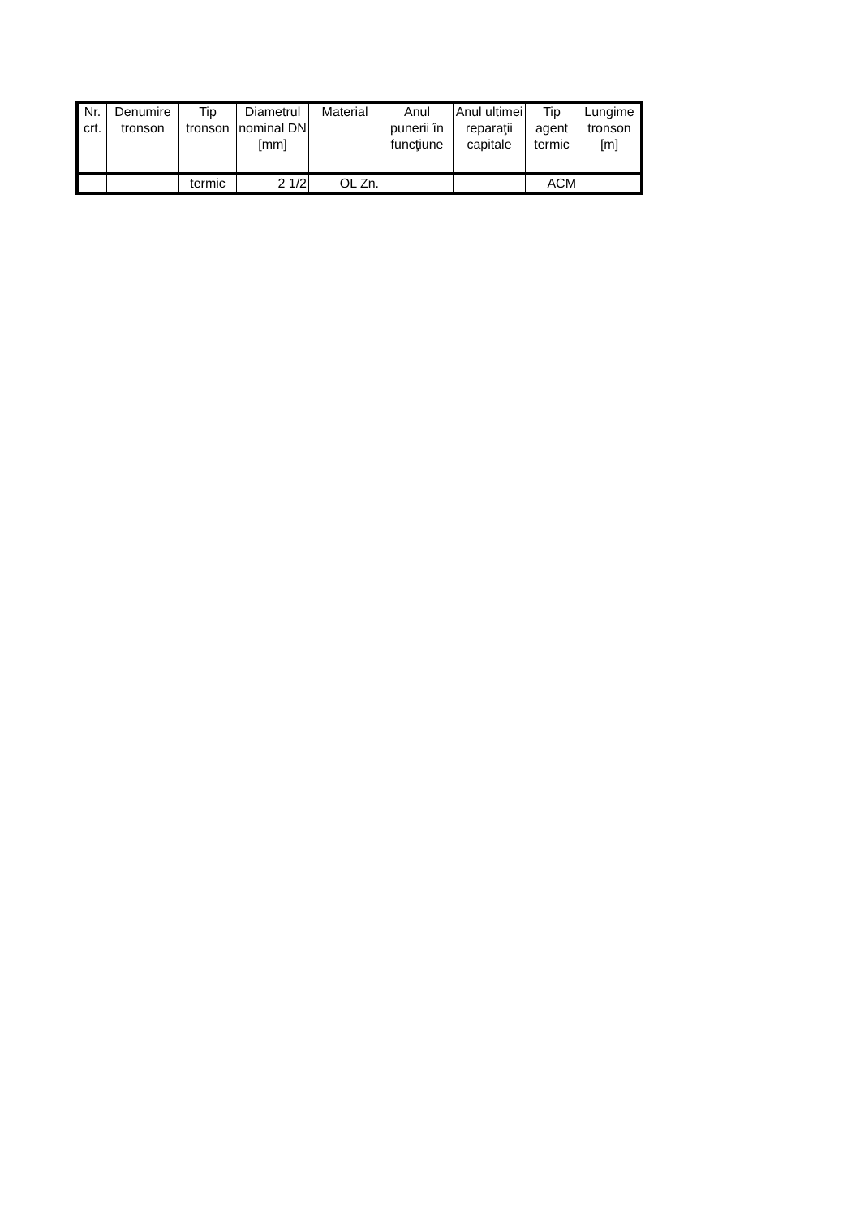| Nr. crt. | Denumire tronson | Tip tronson | Diametrul nominal DN [mm] | Material | Anul punerii în funcţiune | Anul ultimei reparaţii capitale | Tip agent termic | Lungime tronson [m] |
| --- | --- | --- | --- | --- | --- | --- | --- | --- |
| | | termic | 2 1/2 | OL Zn. | | | ACM | |